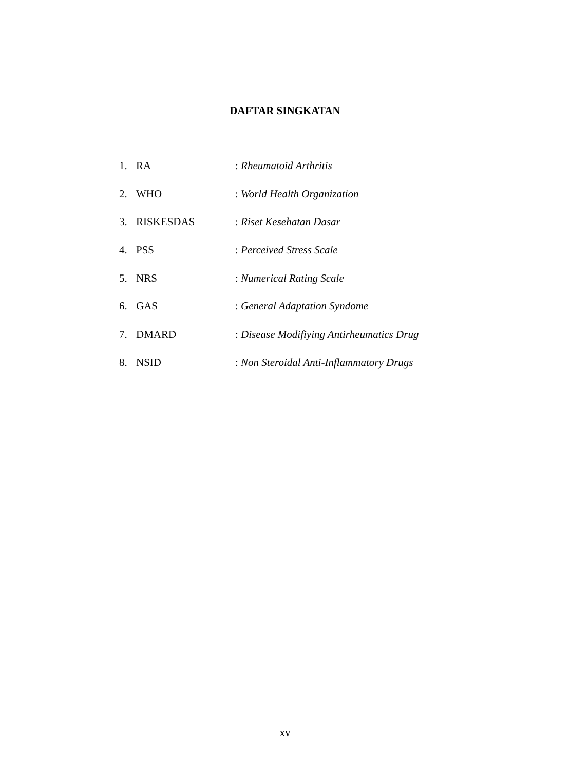DAFTAR SINGKATAN
1. RA: Rheumatoid Arthritis
2. WHO: World Health Organization
3. RISKESDAS: Riset Kesehatan Dasar
4. PSS: Perceived Stress Scale
5. NRS: Numerical Rating Scale
6. GAS: General Adaptation Syndome
7. DMARD: Disease Modifiying Antirheumatics Drug
8. NSID: Non Steroidal Anti-Inflammatory Drugs
xv